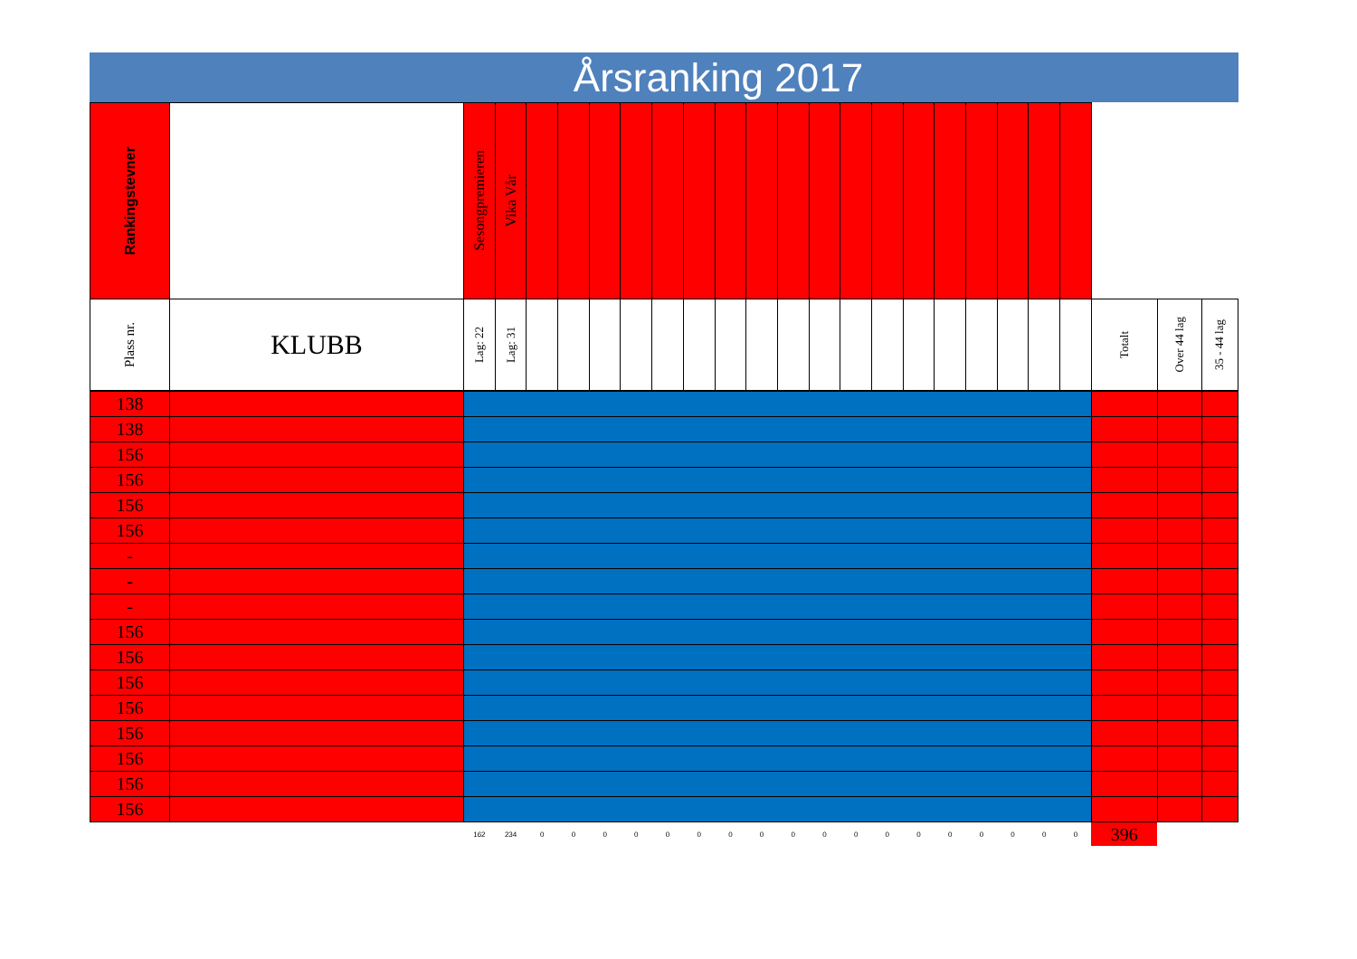Årsranking 2017
| Rankingstevner | | Sesongpremieren | Vika Vår | | | | | | | | | | | | | | | | | | | | | |
| Plass nr. | KLUBB | Lag: 22 | Lag: 31 | | | | | | | | | | | | | | | | | | | Totalt | Over 44 lag | 35 - 44 lag |
| 138 | | | | | | | | | | | | | | | | | | | | | | | | |
| 138 | | | | | | | | | | | | | | | | | | | | | | | | |
| 156 | | | | | | | | | | | | | | | | | | | | | | | | |
| 156 | | | | | | | | | | | | | | | | | | | | | | | | |
| 156 | | | | | | | | | | | | | | | | | | | | | | | | |
| 156 | | | | | | | | | | | | | | | | | | | | | | | | |
| - | | | | | | | | | | | | | | | | | | | | | | | | |
| - | | | | | | | | | | | | | | | | | | | | | | | | |
| - | | | | | | | | | | | | | | | | | | | | | | | | |
| 156 | | | | | | | | | | | | | | | | | | | | | | | | |
| 156 | | | | | | | | | | | | | | | | | | | | | | | | |
| 156 | | | | | | | | | | | | | | | | | | | | | | | | |
| 156 | | | | | | | | | | | | | | | | | | | | | | | | |
| 156 | | | | | | | | | | | | | | | | | | | | | | | | |
| 156 | | | | | | | | | | | | | | | | | | | | | | | | |
| 156 | | | | | | | | | | | | | | | | | | | | | | | | |
| 156 | | | | | | | | | | | | | | | | | | | | | | | | |
| | | 162 | 234 | 0 | 0 | 0 | 0 | 0 | 0 | 0 | 0 | 0 | 0 | 0 | 0 | 0 | 0 | 0 | 0 | 0 | 0 | 396 | | |